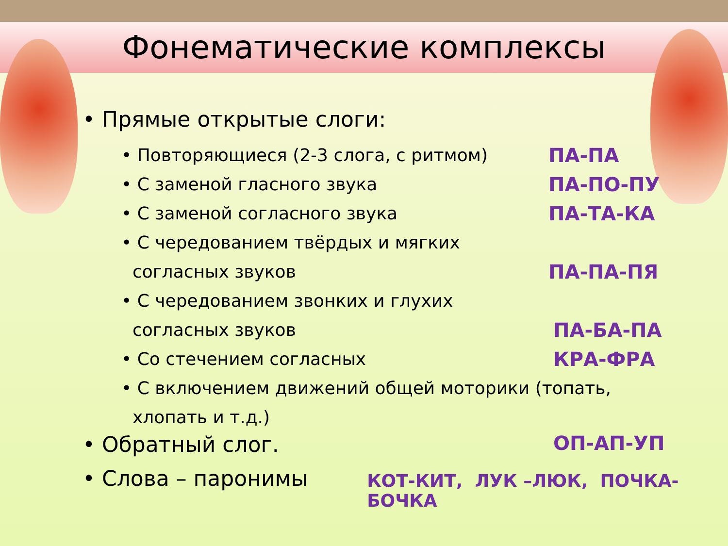Фонематические комплексы
• Прямые открытые слоги:
• Повторяющиеся (2-3 слога, с ритмом) ПА-ПА
• С заменой гласного звука ПА-ПО-ПУ
• С заменой согласного звука ПА-ТА-КА
• С чередованием твёрдых и мягких
согласных звуков ПА-ПА-ПЯ
• С чередованием звонких и глухих
согласных звуков ПА-БА-ПА
• Со стечением согласных КРА-ФРА
• С включением движений общей моторики (топать,
хлопать и т.д.)
• Обратный слог. ОП-АП-УП
• Слова – паронимы КОТ-КИТ, ЛУК –ЛЮК, ПОЧКА-БОЧКА